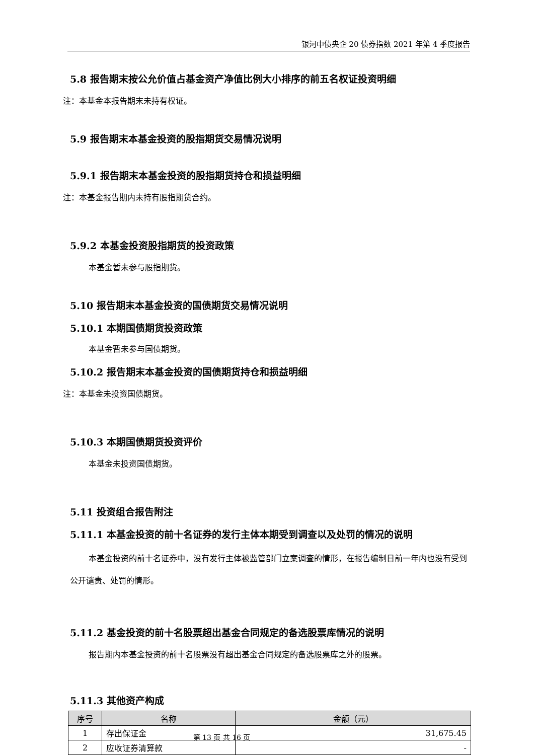银河中债央企 20 债券指数 2021 年第 4 季度报告
5.8 报告期末按公允价值占基金资产净值比例大小排序的前五名权证投资明细
注：本基金本报告期末未持有权证。
5.9 报告期末本基金投资的股指期货交易情况说明
5.9.1 报告期末本基金投资的股指期货持仓和损益明细
注：本基金报告期内未持有股指期货合约。
5.9.2 本基金投资股指期货的投资政策
本基金暂未参与股指期货。
5.10 报告期末本基金投资的国债期货交易情况说明
5.10.1 本期国债期货投资政策
本基金暂未参与国债期货。
5.10.2 报告期末本基金投资的国债期货持仓和损益明细
注：本基金未投资国债期货。
5.10.3 本期国债期货投资评价
本基金未投资国债期货。
5.11 投资组合报告附注
5.11.1 本基金投资的前十名证券的发行主体本期受到调查以及处罚的情况的说明
本基金投资的前十名证券中，没有发行主体被监管部门立案调查的情形，在报告编制日前一年内也没有受到公开谴责、处罚的情形。
5.11.2 基金投资的前十名股票超出基金合同规定的备选股票库情况的说明
报告期内本基金投资的前十名股票没有超出基金合同规定的备选股票库之外的股票。
5.11.3 其他资产构成
| 序号 | 名称 | 金额（元） |
| --- | --- | --- |
| 1 | 存出保证金 | 31,675.45 |
| 2 | 应收证券清算款 | - |
第 13 页 共 16 页